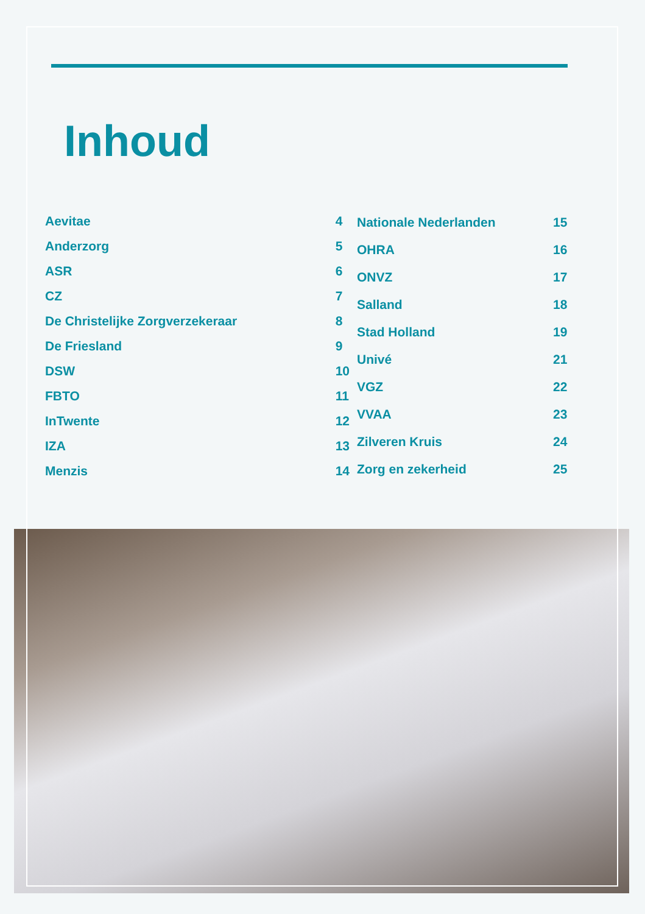Inhoud
| Aevitae | 4 |
| Anderzorg | 5 |
| ASR | 6 |
| CZ | 7 |
| De Christelijke Zorgverzekeraar | 8 |
| De Friesland | 9 |
| DSW | 10 |
| FBTO | 11 |
| InTwente | 12 |
| IZA | 13 |
| Menzis | 14 |
| Nationale Nederlanden | 15 |
| OHRA | 16 |
| ONVZ | 17 |
| Salland | 18 |
| Stad Holland | 19 |
| Univé | 21 |
| VGZ | 22 |
| VVAA | 23 |
| Zilveren Kruis | 24 |
| Zorg en zekerheid | 25 |